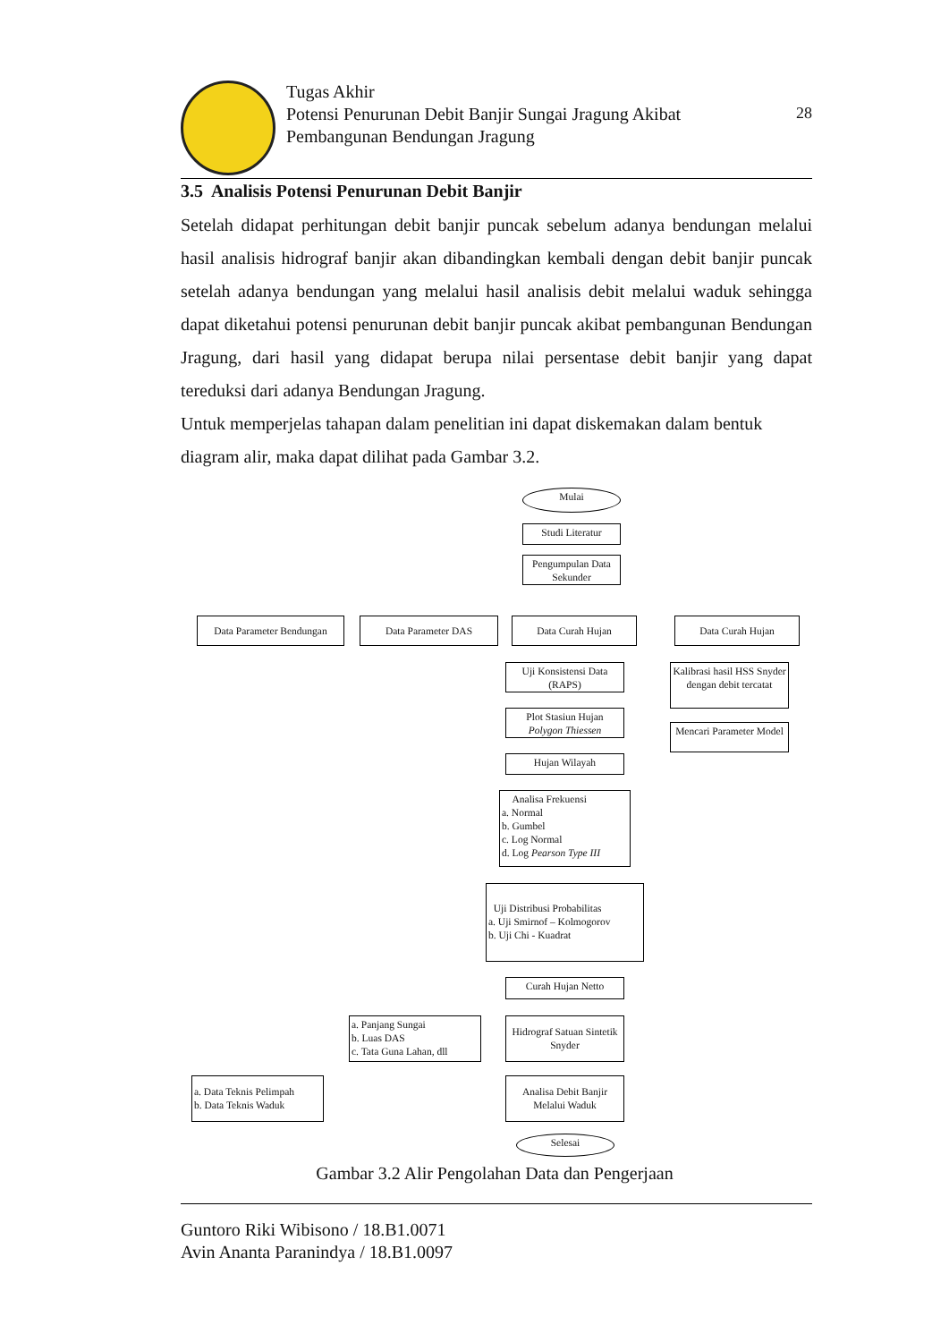Tugas Akhir
Potensi Penurunan Debit Banjir Sungai Jragung Akibat
Pembangunan Bendungan Jragung
28
3.5 Analisis Potensi Penurunan Debit Banjir
Setelah didapat perhitungan debit banjir puncak sebelum adanya bendungan melalui hasil analisis hidrograf banjir akan dibandingkan kembali dengan debit banjir puncak setelah adanya bendungan yang melalui hasil analisis debit melalui waduk sehingga dapat diketahui potensi penurunan debit banjir puncak akibat pembangunan Bendungan Jragung, dari hasil yang didapat berupa nilai persentase debit banjir yang dapat tereduksi dari adanya Bendungan Jragung.
Untuk memperjelas tahapan dalam penelitian ini dapat diskemakan dalam bentuk diagram alir, maka dapat dilihat pada Gambar 3.2.
Mulai
Studi Literatur
Pengumpulan Data Sekunder
Data Parameter Bendungan
Data Parameter DAS Data Curah Hujan Data Curah Hujan
Uji Konsistensi Data (RAPS)
Kalibrasi hasil HSS Snyder dengan debit tercatat
Plot Stasiun Hujan Polygon Thiessen
Mencari Parameter Model
Hujan Wilayah
Analisa Frekuensi
a. Normal
b. Gumbel
c. Log Normal
d. Log Pearson Type III
Uji Distribusi Probabilitas
a. Uji Smirnof – Kolmogorov
b. Uji Chi - Kuadrat
Curah Hujan Netto
a. Panjang Sungai
b. Luas DAS
c. Tata Guna Lahan, dll
Hidrograf Satuan Sintetik Snyder
a. Data Teknis Pelimpah
b. Data Teknis Waduk
Analisa Debit Banjir Melalui Waduk
Selesai
Gambar 3.2 Alir Pengolahan Data dan Pengerjaan
Guntoro Riki Wibisono / 18.B1.0071
Avin Ananta Paranindya / 18.B1.0097